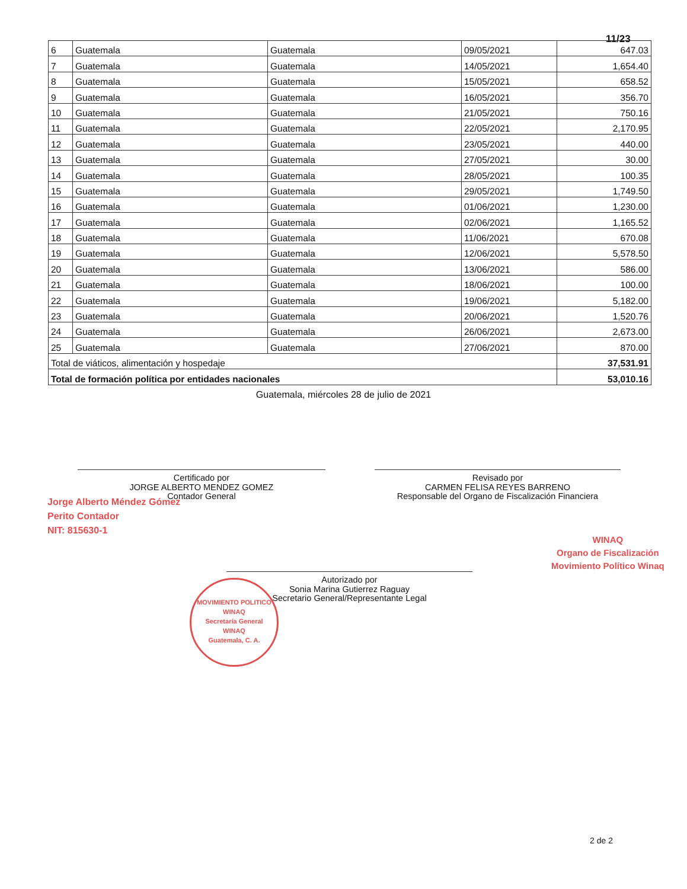11/23
| 6 | Guatemala | Guatemala | 09/05/2021 | 647.03 |
| 7 | Guatemala | Guatemala | 14/05/2021 | 1,654.40 |
| 8 | Guatemala | Guatemala | 15/05/2021 | 658.52 |
| 9 | Guatemala | Guatemala | 16/05/2021 | 356.70 |
| 10 | Guatemala | Guatemala | 21/05/2021 | 750.16 |
| 11 | Guatemala | Guatemala | 22/05/2021 | 2,170.95 |
| 12 | Guatemala | Guatemala | 23/05/2021 | 440.00 |
| 13 | Guatemala | Guatemala | 27/05/2021 | 30.00 |
| 14 | Guatemala | Guatemala | 28/05/2021 | 100.35 |
| 15 | Guatemala | Guatemala | 29/05/2021 | 1,749.50 |
| 16 | Guatemala | Guatemala | 01/06/2021 | 1,230.00 |
| 17 | Guatemala | Guatemala | 02/06/2021 | 1,165.52 |
| 18 | Guatemala | Guatemala | 11/06/2021 | 670.08 |
| 19 | Guatemala | Guatemala | 12/06/2021 | 5,578.50 |
| 20 | Guatemala | Guatemala | 13/06/2021 | 586.00 |
| 21 | Guatemala | Guatemala | 18/06/2021 | 100.00 |
| 22 | Guatemala | Guatemala | 19/06/2021 | 5,182.00 |
| 23 | Guatemala | Guatemala | 20/06/2021 | 1,520.76 |
| 24 | Guatemala | Guatemala | 26/06/2021 | 2,673.00 |
| 25 | Guatemala | Guatemala | 27/06/2021 | 870.00 |
| Total de viáticos, alimentación y hospedaje | | | | 37,531.91 |
| Total de formación política por entidades nacionales | | | | 53,010.16 |
Guatemala, miércoles 28 de julio de 2021
Certificado por
JORGE ALBERTO MENDEZ GOMEZ
Contador General
Revisado por
CARMEN FELISA REYES BARRENO
Responsable del Organo de Fiscalización Financiera
Jorge Alberto Méndez Gómez
Perito Contador
NIT: 815630-1
WINAQ
Organo de Fiscalización
Movimiento Político Winaq
Autorizado por
Sonia Marina Gutierrez Raguay
Secretario General/Representante Legal
MOVIMIENTO POLITICO WINAQ
Secretaría General
WINAQ
Guatemala, C. A.
2 de 2